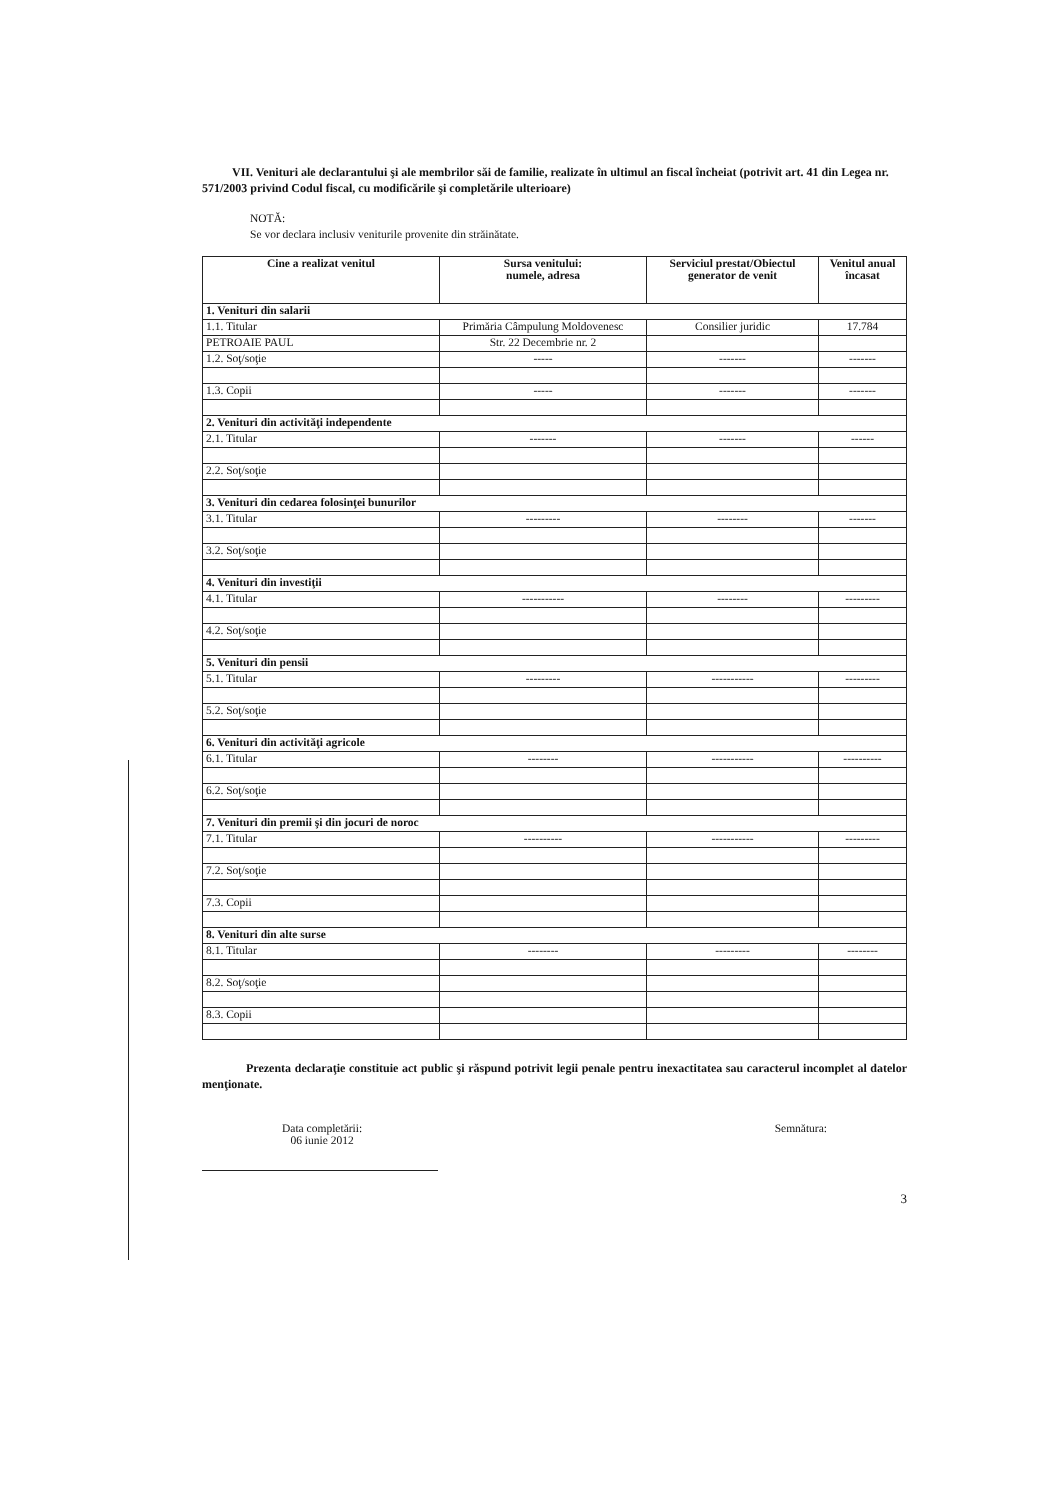VII. Venituri ale declarantului şi ale membrilor săi de familie, realizate în ultimul an fiscal încheiat (potrivit art. 41 din Legea nr. 571/2003 privind Codul fiscal, cu modificările şi completările ulterioare)
NOTĂ:
Se vor declara inclusiv veniturile provenite din străinătate.
| Cine a realizat venitul | Sursa venitului: numele, adresa | Serviciul prestat/Obiectul generator de venit | Venitul anual încasat |
| --- | --- | --- | --- |
| 1. Venituri din salarii | | | |
| 1.1. Titular | Primăria Câmpulung Moldovenesc | Consilier juridic | 17.784 |
| PETROAIE PAUL | Str. 22 Decembrie nr. 2 | | |
| 1.2. Soţ/soţie | ----- | ------- | ------- |
| 1.3. Copii | ----- | ------- | ------- |
| 2. Venituri din activităţi independente | | | |
| 2.1. Titular | ------- | ------- | ------ |
| 2.2. Soţ/soţie | | | |
| 3. Venituri din cedarea folosinţei bunurilor | | | |
| 3.1. Titular | --------- | -------- | ------- |
| 3.2. Soţ/soţie | | | |
| 4. Venituri din investiţii | | | |
| 4.1. Titular | ----------- | -------- | --------- |
| 4.2. Soţ/soţie | | | |
| 5. Venituri din pensii | | | |
| 5.1. Titular | --------- | ----------- | --------- |
| 5.2. Soţ/soţie | | | |
| 6. Venituri din activităţi agricole | | | |
| 6.1. Titular | -------- | ----------- | ---------- |
| 6.2. Soţ/soţie | | | |
| 7. Venituri din premii şi din jocuri de noroc | | | |
| 7.1. Titular | ---------- | ----------- | --------- |
| 7.2. Soţ/soţie | | | |
| 7.3. Copii | | | |
| 8. Venituri din alte surse | | | |
| 8.1. Titular | -------- | --------- | -------- |
| 8.2. Soţ/soţie | | | |
| 8.3. Copii | | | |
Prezenta declaraţie constituie act public şi răspund potrivit legii penale pentru inexactitatea sau caracterul incomplet al datelor menţionate.
Data completării:
06 iunie 2012
Semnătura:
3